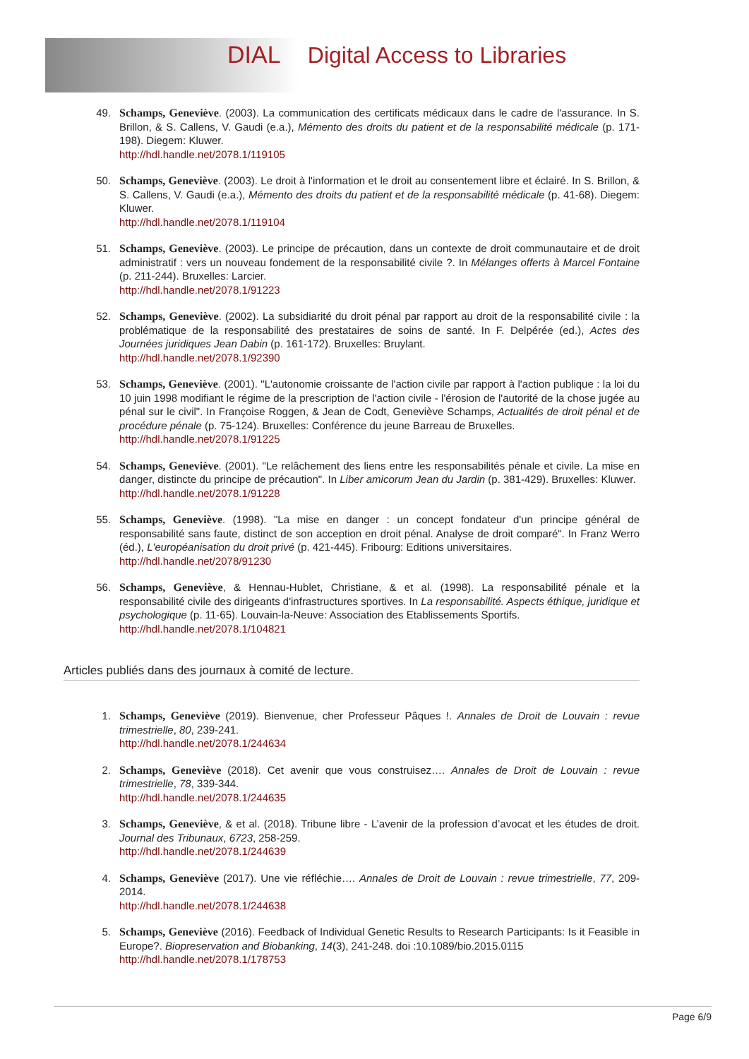DIAL Digital Access to Libraries
49. Schamps, Geneviève. (2003). La communication des certificats médicaux dans le cadre de l'assurance. In S. Brillon, & S. Callens, V. Gaudi (e.a.), Mémento des droits du patient et de la responsabilité médicale (p. 171-198). Diegem: Kluwer.
http://hdl.handle.net/2078.1/119105
50. Schamps, Geneviève. (2003). Le droit à l'information et le droit au consentement libre et éclairé. In S. Brillon, & S. Callens, V. Gaudi (e.a.), Mémento des droits du patient et de la responsabilité médicale (p. 41-68). Diegem: Kluwer.
http://hdl.handle.net/2078.1/119104
51. Schamps, Geneviève. (2003). Le principe de précaution, dans un contexte de droit communautaire et de droit administratif : vers un nouveau fondement de la responsabilité civile ?. In Mélanges offerts à Marcel Fontaine (p. 211-244). Bruxelles: Larcier.
http://hdl.handle.net/2078.1/91223
52. Schamps, Geneviève. (2002). La subsidiarité du droit pénal par rapport au droit de la responsabilité civile : la problématique de la responsabilité des prestataires de soins de santé. In F. Delpérée (ed.), Actes des Journées juridiques Jean Dabin (p. 161-172). Bruxelles: Bruylant.
http://hdl.handle.net/2078.1/92390
53. Schamps, Geneviève. (2001). "L'autonomie croissante de l'action civile par rapport à l'action publique : la loi du 10 juin 1998 modifiant le régime de la prescription de l'action civile - l'érosion de l'autorité de la chose jugée au pénal sur le civil". In Françoise Roggen, & Jean de Codt, Geneviève Schamps, Actualités de droit pénal et de procédure pénale (p. 75-124). Bruxelles: Conférence du jeune Barreau de Bruxelles.
http://hdl.handle.net/2078.1/91225
54. Schamps, Geneviève. (2001). "Le relâchement des liens entre les responsabilités pénale et civile. La mise en danger, distincte du principe de précaution". In Liber amicorum Jean du Jardin (p. 381-429). Bruxelles: Kluwer.
http://hdl.handle.net/2078.1/91228
55. Schamps, Geneviève. (1998). "La mise en danger : un concept fondateur d'un principe général de responsabilité sans faute, distinct de son acception en droit pénal. Analyse de droit comparé". In Franz Werro (éd.), L'européanisation du droit privé (p. 421-445). Fribourg: Editions universitaires.
http://hdl.handle.net/2078/91230
56. Schamps, Geneviève, & Hennau-Hublet, Christiane, & et al. (1998). La responsabilité pénale et la responsabilité civile des dirigeants d'infrastructures sportives. In La responsabilité. Aspects éthique, juridique et psychologique (p. 11-65). Louvain-la-Neuve: Association des Etablissements Sportifs.
http://hdl.handle.net/2078.1/104821
Articles publiés dans des journaux à comité de lecture.
1. Schamps, Geneviève (2019). Bienvenue, cher Professeur Pâques !. Annales de Droit de Louvain : revue trimestrielle, 80, 239-241.
http://hdl.handle.net/2078.1/244634
2. Schamps, Geneviève (2018). Cet avenir que vous construisez…. Annales de Droit de Louvain : revue trimestrielle, 78, 339-344.
http://hdl.handle.net/2078.1/244635
3. Schamps, Geneviève, & et al. (2018). Tribune libre - L’avenir de la profession d’avocat et les études de droit. Journal des Tribunaux, 6723, 258-259.
http://hdl.handle.net/2078.1/244639
4. Schamps, Geneviève (2017). Une vie réfléchie…. Annales de Droit de Louvain : revue trimestrielle, 77, 209-2014.
http://hdl.handle.net/2078.1/244638
5. Schamps, Geneviève (2016). Feedback of Individual Genetic Results to Research Participants: Is it Feasible in Europe?. Biopreservation and Biobanking, 14(3), 241-248. doi :10.1089/bio.2015.0115
http://hdl.handle.net/2078.1/178753
Page 6/9